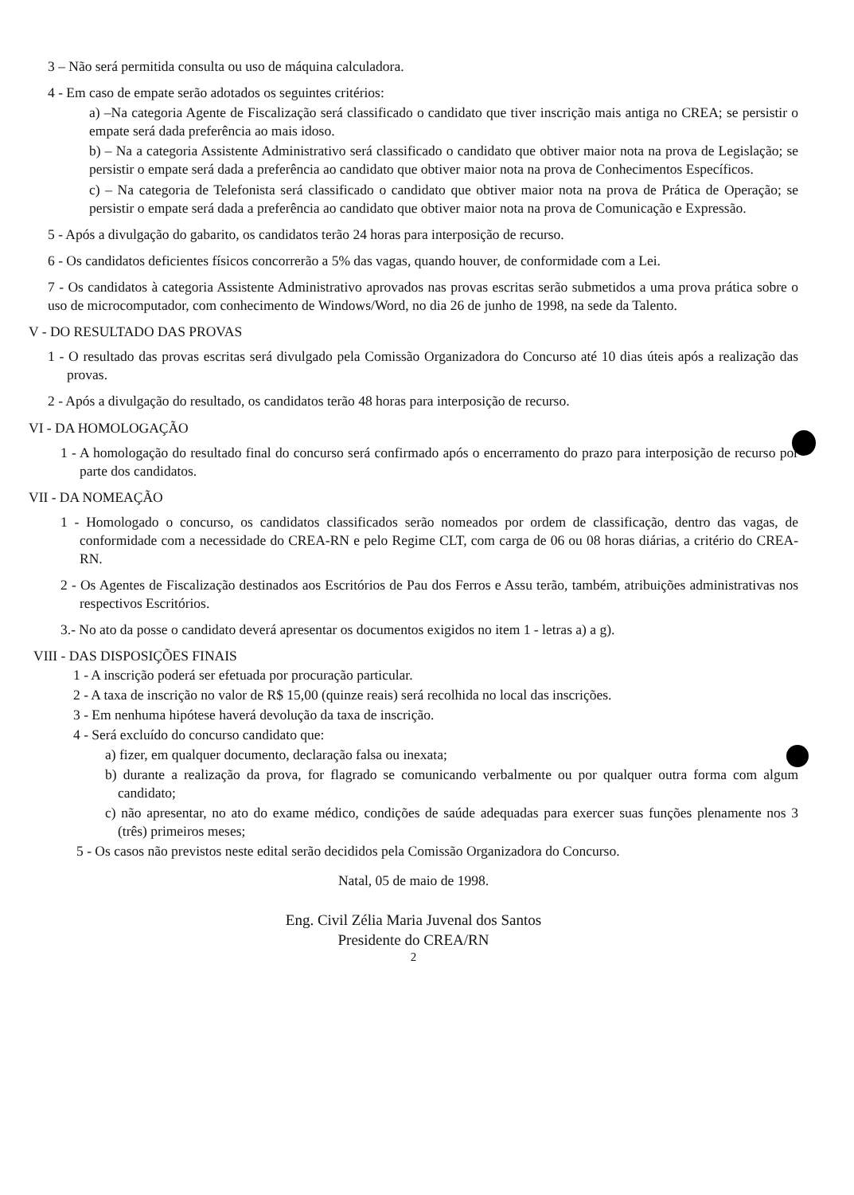3 – Não será permitida consulta ou uso de máquina calculadora.
4 - Em caso de empate serão adotados os seguintes critérios:
a) –Na categoria Agente de Fiscalização será classificado o candidato que tiver inscrição mais antiga no CREA; se persistir o empate será dada preferência ao mais idoso.
b) – Na a categoria Assistente Administrativo será classificado o candidato que obtiver maior nota na prova de Legislação; se persistir o empate será dada a preferência ao candidato que obtiver maior nota na prova de Conhecimentos Específicos.
c) – Na categoria de Telefonista será classificado o candidato que obtiver maior nota na prova de Prática de Operação; se persistir o empate será dada a preferência ao candidato que obtiver maior nota na prova de Comunicação e Expressão.
5 - Após a divulgação do gabarito, os candidatos terão 24 horas para interposição de recurso.
6 - Os candidatos deficientes físicos concorrerão a 5% das vagas, quando houver, de conformidade com a Lei.
7 - Os candidatos à categoria Assistente Administrativo aprovados nas provas escritas serão submetidos a uma prova prática sobre o uso de microcomputador, com conhecimento de Windows/Word, no dia 26 de junho de 1998, na sede da Talento.
V - DO RESULTADO DAS PROVAS
1 - O resultado das provas escritas será divulgado pela Comissão Organizadora do Concurso até 10 dias úteis após a realização das provas.
2 - Após a divulgação do resultado, os candidatos terão 48 horas para interposição de recurso.
VI - DA HOMOLOGAÇÃO
1 - A homologação do resultado final do concurso será confirmado após o encerramento do prazo para interposição de recurso por parte dos candidatos.
VII - DA NOMEAÇÃO
1 - Homologado o concurso, os candidatos classificados serão nomeados por ordem de classificação, dentro das vagas, de conformidade com a necessidade do CREA-RN e pelo Regime CLT, com carga de 06 ou 08 horas diárias, a critério do CREA-RN.
2 - Os Agentes de Fiscalização destinados aos Escritórios de Pau dos Ferros e Assu terão, também, atribuições administrativas nos respectivos Escritórios.
3.- No ato da posse o candidato deverá apresentar os documentos exigidos no item 1 - letras a) a g).
VIII - DAS DISPOSIÇÕES FINAIS
1 - A inscrição poderá ser efetuada por procuração particular.
2 - A taxa de inscrição no valor de R$ 15,00 (quinze reais) será recolhida no local das inscrições.
3 - Em nenhuma hipótese haverá devolução da taxa de inscrição.
4 - Será excluído do concurso candidato que:
a) fizer, em qualquer documento, declaração falsa ou inexata;
b) durante a realização da prova, for flagrado se comunicando verbalmente ou por qualquer outra forma com algum candidato;
c) não apresentar, no ato do exame médico, condições de saúde adequadas para exercer suas funções plenamente nos 3 (três) primeiros meses;
5 - Os casos não previstos neste edital serão decididos pela Comissão Organizadora do Concurso.
Natal, 05 de maio de 1998.
Eng. Civil Zélia Maria Juvenal dos Santos
Presidente do CREA/RN
2